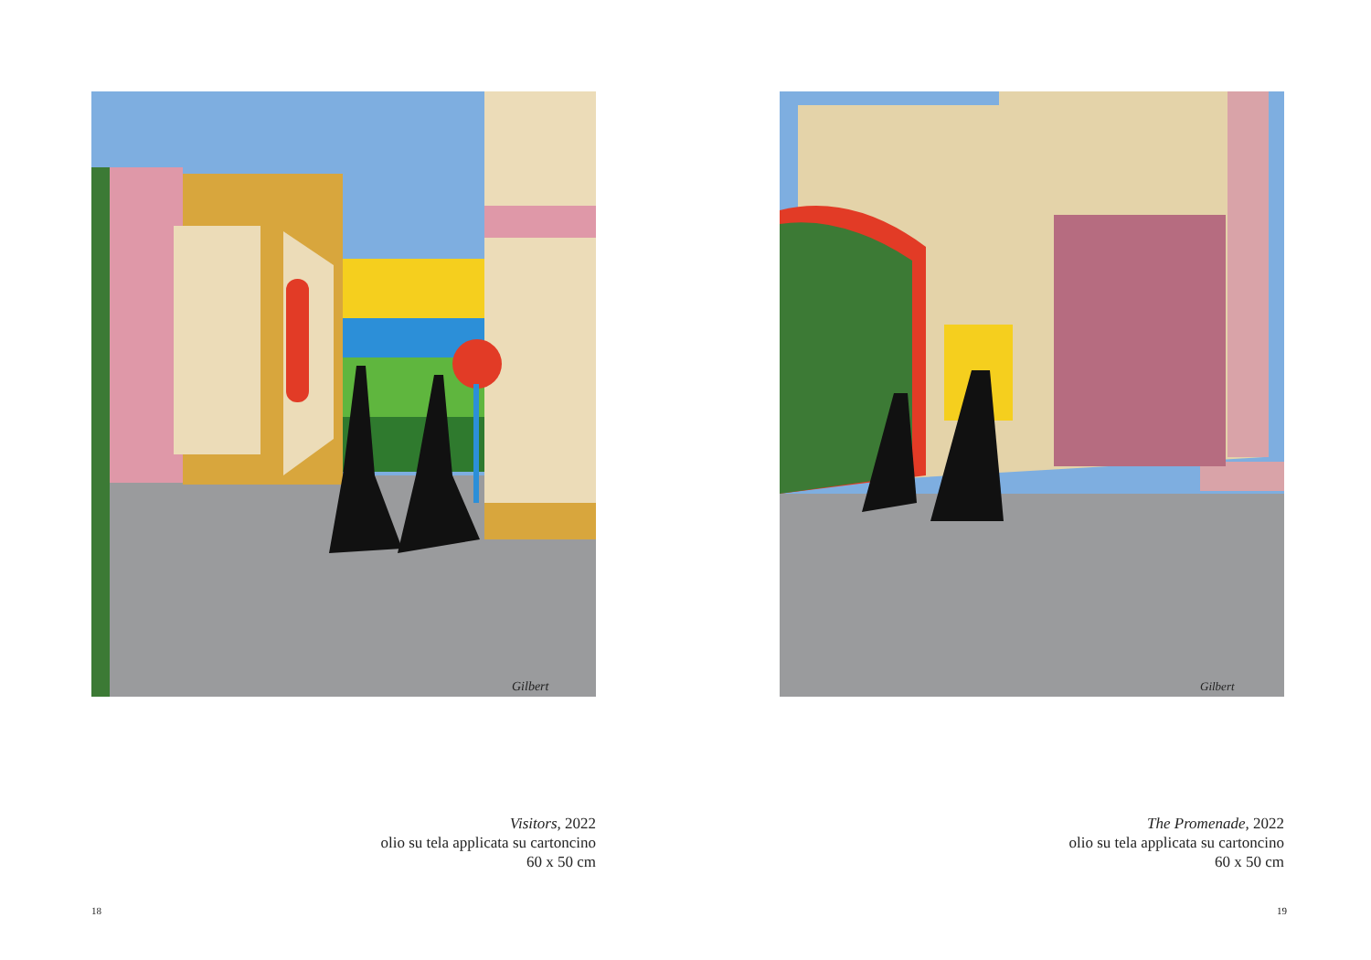Gilbert
Visitors, 2022
olio su tela applicata su cartoncino
60 x 50 cm
18
Gilbert
The Promenade, 2022
olio su tela applicata su cartoncino
60 x 50 cm
19